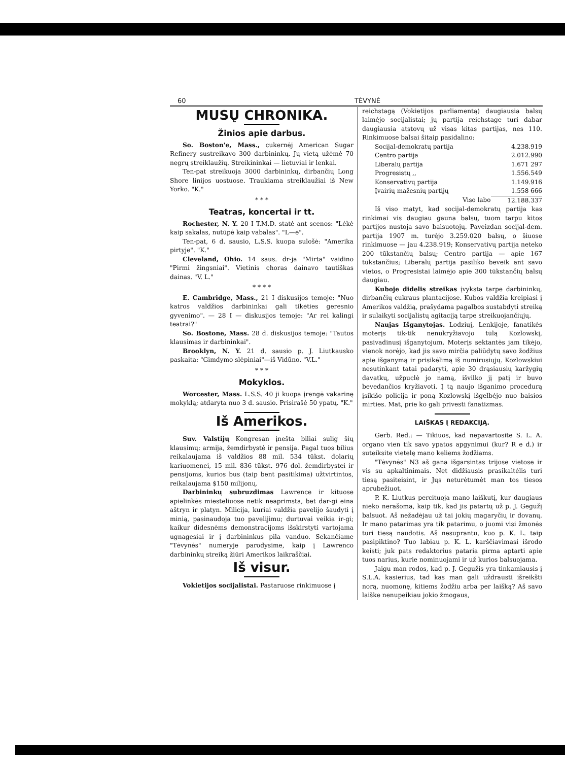60 TĖVYNĖ
MUSŲ CHRONIKA.
Žinios apie darbus.
So. Boston'e, Mass., cukernėj American Sugar Refinery sustreikavo 300 darbininkų. Jų vietą užėmė 70 negrų streiklaužių. Streikininkai — lietuviai ir lenkai.
Ten-pat streikuoja 3000 darbininkų, dirbančių Long Shore linijos uostuose. Traukiama streiklaužiai iš New Yorko. "K."
* * *
Teatras, koncertai ir tt.
Rochester, N. Y. 20 I T.M.D. statė ant scenos: "Lėkė kaip sakalas, nutūpė kaip vabalas". "L—ė".
Ten-pat, 6 d. sausio, L.S.S. kuopa sulošė: "Amerika pirtyje". "K."
Cleveland, Ohio. 14 saus. dr-ja "Mirta" vaidino "Pirmi žingsniai". Vietinis choras dainavo tautiškas dainas. "V. L."
* * * *
E. Cambridge, Mass., 21 I diskusijos temoje: "Nuo katros valdžios darbininkai gali tikėties geresnio gyvenimo". — 28 I — diskusijos temoje: "Ar rei kalingi teatrai?"
So. Bostone, Mass. 28 d. diskusijos temoje: "Tautos klausimas ir darbininkai".
Brooklyn, N. Y. 21 d. sausio p. J. Liutkausko paskaita: "Gimdymo slėpiniai"—iš Vidūno. "V.L."
* * *
Mokyklos.
Worcester, Mass. L.S.S. 40 ji kuopa įrengė vakarinę mokyklą; atdaryta nuo 3 d. sausio. Prisirašė 50 ypatų. "K."
Iš Amerikos.
Suv. Valstijų Kongresan įnešta biliai sulig šių klausimų: armija, žemdirbystė ir pensija. Pagal tuos bilius reikalaujama iš valdžios 88 mil. 534 tūkst. dolarių kariuomenei, 15 mil. 836 tūkst. 976 dol. žemdirbystei ir pensijoms, kurios bus (taip bent pasitikima) užtvirtintos, reikalaujama $150 milijonų.
Darbininkų subruzdimas Lawrence ir kituose apielinkės miesteliuose netik neaprimsta, bet dar-gi eina aštryn ir platyn. Milicija, kuriai valdžia pavelijo šaudyti į minią, pasinaudoja tuo pavelijimu; durtuvai veikia ir-gi; kaikur didesnėms demonstracijoms išskirstyti vartojama ugnagesiai ir į darbininkus pila vanduo. Sekančiame "Tėvynės" numeryje parodysime, kaip į Lawrenco darbininkų streiką žiūri Amerikos laikraščiai.
Iš visur.
Vokietijos socijalistai. Pastaruose rinkimuose į
reichstagą (Vokietijos parliamentą) daugiausia balsų laimėjo socijalistai; jų partija reichstage turi dabar daugiausia atstovų už visas kitas partijas, nes 110. Rinkimuose balsai šitaip pasidalino:
| Socijal-demokratų partija | 4.238.919 |
| Centro partija | 2.012.990 |
| Liberalų partija | 1.671 297 |
| Progresistų ,, | 1.556.549 |
| Konservativų partija | 1.149.916 |
| Įvairių mažesnių partijų | 1.558 666 |
| Viso labo | 12.188.337 |
Iš viso matyt, kad socijal-demokratų partija kas rinkimai vis daugiau gauna balsų, tuom tarpu kitos partijos nustoja savo balsuotojų. Paveizdan socijal-dem. partija 1907 m. turėjo 3.259.020 balsų, o šiuose rinkimuose — jau 4.238.919; Konservativų partija neteko 200 tūkstančių balsų; Centro partija — apie 167 tūkstančius; Liberalų partija pasiliko beveik ant savo vietos, o Progresistai laimėjo apie 300 tūkstančių balsų daugiau.
Kuboje didelis streikas įvyksta tarpe darbininkų, dirbančių cukraus plantacijose. Kubos valdžia kreipiasi į Amerikos valdžią, prašydama pagalbos sustabdyti streiką ir sulaikyti socijalistų agitaciją tarpe streikuojančiųjų.
Naujas Išganytojas. Lodziuj, Lenkijoje, fanatikės moterįs tik-tik nenukryžiavojo tūlą Kozlowskį, pasivadinusį išganytojum. Moterįs sektantės jam tikėjo, vienok norėjo, kad jis savo mirčia paliūdytų savo žodžius apie išganymą ir prisikėlimą iš numirusiųjų. Kozlowskiui nesutinkant tatai padaryti, apie 30 drąsiausių karžygių davatkų, užpuclė jo namą, išvilko jį patį ir buvo bevedančios kryžiavoti. Į tą naujo išganimo procedurą įsikišo policija ir poną Kozlowskį išgelbėjo nuo baisios mirties. Mat, prie ko gali privesti fanatizmas.
LAIŠKAS Į REDAKCIJĄ.
Gerb. Red.: — Tikiuos, kad nepavartosite S. L. A. organo vien tik savo ypatos apgynimui (kur? R e d.) ir suteiksite vietelę mano keliems žodžiams.
"Tėvynės" N3 aš gana išgarsintas trijose vietose ir vis su apkaltinimais. Net didžiausis prasikaltėlis turi tiesą pasiteisint, ir Jųs neturėtumėt man tos tiesos aprubežiuot.
P. K. Liutkus percituoja mano laiškutį, kur daugiaus nieko nerašoma, kaip tik, kad jis patartų už p. J. Gegužį balsuot. Aš nežadėjau už tai jokių magaryčių ir dovanų. Ir mano patarimas yra tik patarimu, o juomi visi žmonės turi tiesą naudotis. Aš nesuprantu, kuo p. K. L. taip pasipiktino? Tuo labiau p. K. L. karščiavimasi išrodo keisti; juk pats redaktorius pataria pirma aptarti apie tuos narius, kurie nominuojami ir už kurios balsuojama.
Jaigu man rodos, kad p. J. Gegužis yra tinkamiausis į S.L.A. kasierius, tad kas man gali uždrausti išreikšti norą, nuomonę, kitiems žodžiu arba per laišką? Aš savo laiške nenupeikiau jokio žmogaus,